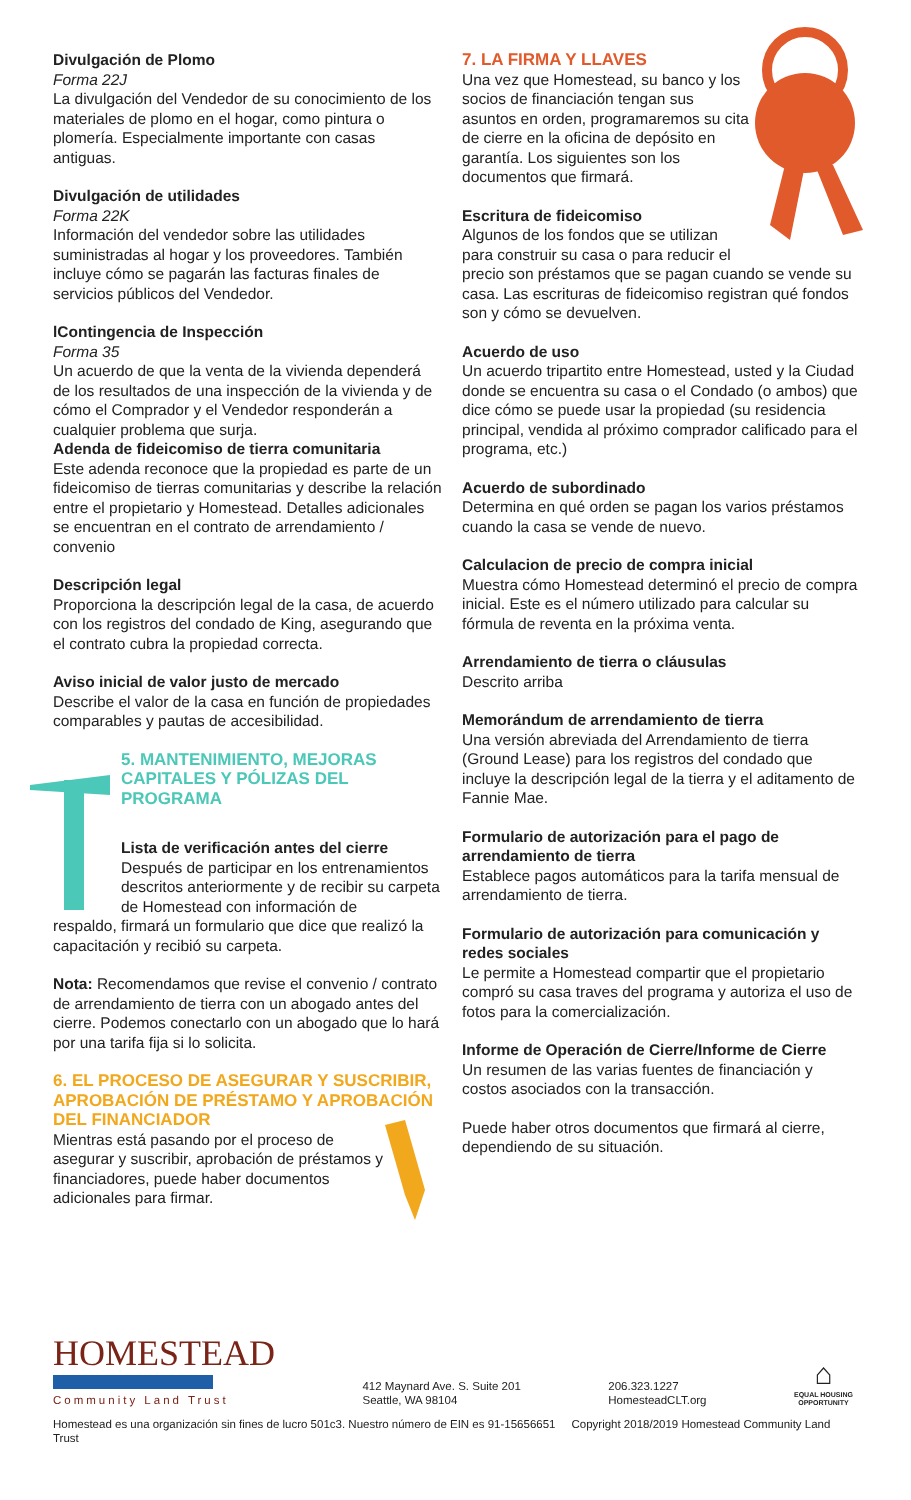Divulgación de Plomo
Forma 22J
La divulgación del Vendedor de su conocimiento de los materiales de plomo en el hogar, como pintura o plomería. Especialmente importante con casas antiguas.
Divulgación de utilidades
Forma 22K
Información del vendedor sobre las utilidades suministradas al hogar y los proveedores. También incluye cómo se pagarán las facturas finales de servicios públicos del Vendedor.
lContingencia de Inspección
Forma 35
Un acuerdo de que la venta de la vivienda dependerá de los resultados de una inspección de la vivienda y de cómo el Comprador y el Vendedor responderán a cualquier problema que surja.
Adenda de fideicomiso de tierra comunitaria
Este adenda reconoce que la propiedad es parte de un fideicomiso de tierras comunitarias y describe la relación entre el propietario y Homestead. Detalles adicionales se encuentran en el contrato de arrendamiento / convenio
Descripción legal
Proporciona la descripción legal de la casa, de acuerdo con los registros del condado de King, asegurando que el contrato cubra la propiedad correcta.
Aviso inicial de valor justo de mercado
Describe el valor de la casa en función de propiedades comparables y pautas de accesibilidad.
5. MANTENIMIENTO, MEJORAS CAPITALES Y PÓLIZAS DEL PROGRAMA
Lista de verificación antes del cierre
Después de participar en los entrenamientos descritos anteriormente y de recibir su carpeta de Homestead con información de
respaldo, firmará un formulario que dice que realizó la capacitación y recibió su carpeta.
Nota: Recomendamos que revise el convenio / contrato de arrendamiento de tierra con un abogado antes del cierre. Podemos conectarlo con un abogado que lo hará por una tarifa fija si lo solicita.
6. EL PROCESO DE ASEGURAR Y SUSCRIBIR, APROBACIÓN DE PRÉSTAMO Y APROBACIÓN DEL FINANCIADOR
Mientras está pasando por el proceso de asegurar y suscribir, aprobación de préstamos y financiadores, puede haber documentos adicionales para firmar.
7. LA FIRMA Y LLAVES
Una vez que Homestead, su banco y los socios de financiación tengan sus asuntos en orden, programaremos su cita de cierre en la oficina de depósito en garantía. Los siguientes son los documentos que firmará.
Escritura de fideicomiso
Algunos de los fondos que se utilizan
para construir su casa o para reducir el
precio son préstamos que se pagan cuando se vende su casa. Las escrituras de fideicomiso registran qué fondos son y cómo se devuelven.
Acuerdo de uso
Un acuerdo tripartito entre Homestead, usted y la Ciudad donde se encuentra su casa o el Condado (o ambos) que dice cómo se puede usar la propiedad (su residencia principal, vendida al próximo comprador calificado para el programa, etc.)
Acuerdo de subordinado
Determina en qué orden se pagan los varios préstamos cuando la casa se vende de nuevo.
Calculacion de precio de compra inicial
Muestra cómo Homestead determinó el precio de compra inicial. Este es el número utilizado para calcular su fórmula de reventa en la próxima venta.
Arrendamiento de tierra o cláusulas
Descrito arriba
Memorándum de arrendamiento de tierra
Una versión abreviada del Arrendamiento de tierra (Ground Lease) para los registros del condado que incluye la descripción legal de la tierra y el aditamento de Fannie Mae.
Formulario de autorización para el pago de arrendamiento de tierra
Establece pagos automáticos para la tarifa mensual de arrendamiento de tierra.
Formulario de autorización para comunicación y redes sociales
Le permite a Homestead compartir que el propietario compró su casa traves del programa y autoriza el uso de fotos para la comercialización.
Informe de Operación de Cierre/Informe de Cierre
Un resumen de las varias fuentes de financiación y costos asociados con la transacción.
Puede haber otros documentos que firmará al cierre, dependiendo de su situación.
HOMESTEAD
Community Land Trust
412 Maynard Ave. S. Suite 201
Seattle, WA 98104
206.323.1227
HomesteadCLT.org
⌂
EQUAL HOUSING
OPPORTUNITY
Homestead es una organización sin fines de lucro 501c3. Nuestro número de EIN es 91-15656651 Copyright 2018/2019 Homestead Community Land Trust